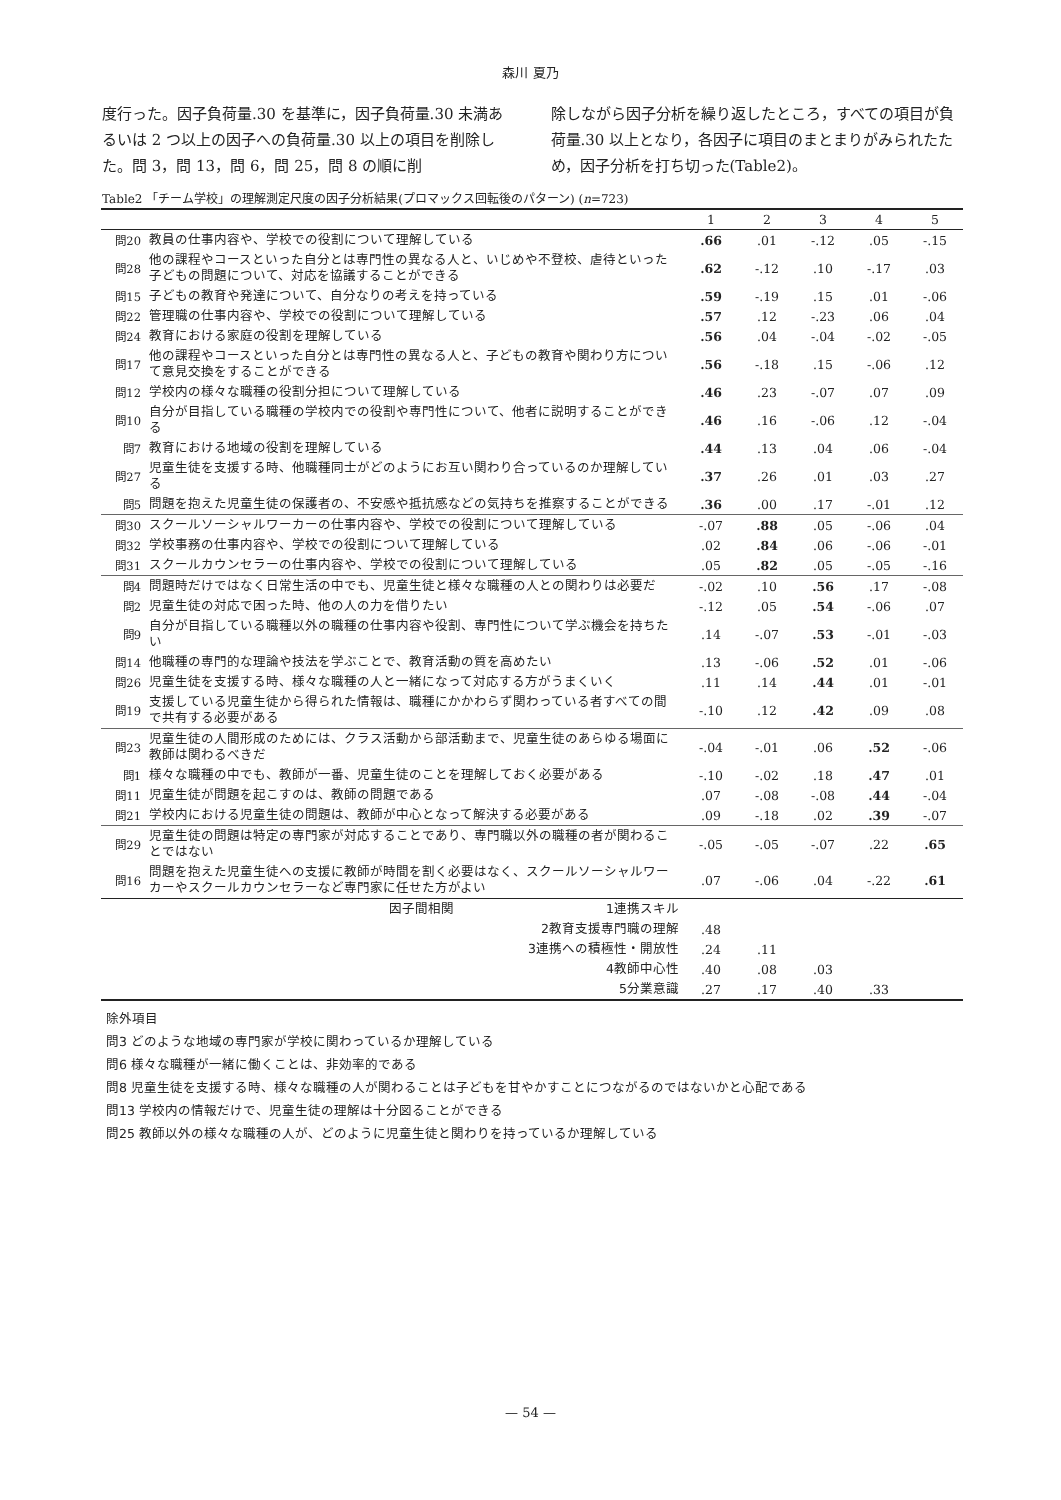森川 夏乃
度行った。因子負荷量.30 を基準に，因子負荷量.30 未満あるいは 2 つ以上の因子への負荷量.30 以上の項目を削除した。問 3，問 13，問 6，問 25，問 8 の順に削
除しながら因子分析を繰り返したところ，すべての項目が負荷量.30 以上となり，各因子に項目のまとまりがみられたため，因子分析を打ち切った(Table2)。
Table2 「チーム学校」の理解測定尺度の因子分析結果(プロマックス回転後のパターン) (n=723)
| | | 1 | 2 | 3 | 4 | 5 |
| --- | --- | --- | --- | --- | --- | --- |
| 問20 | 教員の仕事内容や、学校での役割について理解している | .66 | .01 | -.12 | .05 | -.15 |
| 問28 | 他の課程やコースといった自分とは専門性の異なる人と、いじめや不登校、虐待といった子どもの問題について、対応を協議することができる | .62 | -.12 | .10 | -.17 | .03 |
| 問15 | 子どもの教育や発達について、自分なりの考えを持っている | .59 | -.19 | .15 | .01 | -.06 |
| 問22 | 管理職の仕事内容や、学校での役割について理解している | .57 | .12 | -.23 | .06 | .04 |
| 問24 | 教育における家庭の役割を理解している | .56 | .04 | -.04 | -.02 | -.05 |
| 問17 | 他の課程やコースといった自分とは専門性の異なる人と、子どもの教育や関わり方について意見交換をすることができる | .56 | -.18 | .15 | -.06 | .12 |
| 問12 | 学校内の様々な職種の役割分担について理解している | .46 | .23 | -.07 | .07 | .09 |
| 問10 | 自分が目指している職種の学校内での役割や専門性について、他者に説明することができる | .46 | .16 | -.06 | .12 | -.04 |
| 問7 | 教育における地域の役割を理解している | .44 | .13 | .04 | .06 | -.04 |
| 問27 | 児童生徒を支援する時、他職種同士がどのようにお互い関わり合っているのか理解している | .37 | .26 | .01 | .03 | .27 |
| 問5 | 問題を抱えた児童生徒の保護者の、不安感や抵抗感などの気持ちを推察することができる | .36 | .00 | .17 | -.01 | .12 |
| 問30 | スクールソーシャルワーカーの仕事内容や、学校での役割について理解している | -.07 | .88 | .05 | -.06 | .04 |
| 問32 | 学校事務の仕事内容や、学校での役割について理解している | .02 | .84 | .06 | -.06 | -.01 |
| 問31 | スクールカウンセラーの仕事内容や、学校での役割について理解している | .05 | .82 | .05 | -.05 | -.16 |
| 問4 | 問題時だけではなく日常生活の中でも、児童生徒と様々な職種の人との関わりは必要だ | -.02 | .10 | .56 | .17 | -.08 |
| 問2 | 児童生徒の対応で困った時、他の人の力を借りたい | -.12 | .05 | .54 | -.06 | .07 |
| 問9 | 自分が目指している職種以外の職種の仕事内容や役割、専門性について学ぶ機会を持ちたい | .14 | -.07 | .53 | -.01 | -.03 |
| 問14 | 他職種の専門的な理論や技法を学ぶことで、教育活動の質を高めたい | .13 | -.06 | .52 | .01 | -.06 |
| 問26 | 児童生徒を支援する時、様々な職種の人と一緒になって対応する方がうまくいく | .11 | .14 | .44 | .01 | -.01 |
| 問19 | 支援している児童生徒から得られた情報は、職種にかかわらず関わっている者すべての間で共有する必要がある | -.10 | .12 | .42 | .09 | .08 |
| 問23 | 児童生徒の人間形成のためには、クラス活動から部活動まで、児童生徒のあらゆる場面に教師は関わるべきだ | -.04 | -.01 | .06 | .52 | -.06 |
| 問1 | 様々な職種の中でも、教師が一番、児童生徒のことを理解しておく必要がある | -.10 | -.02 | .18 | .47 | .01 |
| 問11 | 児童生徒が問題を起こすのは、教師の問題である | .07 | -.08 | -.08 | .44 | -.04 |
| 問21 | 学校内における児童生徒の問題は、教師が中心となって解決する必要がある | .09 | -.18 | .02 | .39 | -.07 |
| 問29 | 児童生徒の問題は特定の専門家が対応することであり、専門職以外の職種の者が関わることではない | -.05 | -.05 | -.07 | .22 | .65 |
| 問16 | 問題を抱えた児童生徒への支援に教師が時間を割く必要はなく、スクールソーシャルワーカーやスクールカウンセラーなど専門家に任せた方がよい | .07 | -.06 | .04 | -.22 | .61 |
| | 因子間相関 1連携スキル | | | | | |
| | 2教育支援専門職の理解 | .48 | | | | |
| | 3連携への積極性・開放性 | .24 | .11 | | | |
| | 4教師中心性 | .40 | .08 | .03 | | |
| | 5分業意識 | .27 | .17 | .40 | .33 | |
除外項目
問3 どのような地域の専門家が学校に関わっているか理解している
問6 様々な職種が一緒に働くことは、非効率的である
問8 児童生徒を支援する時、様々な職種の人が関わることは子どもを甘やかすことにつながるのではないかと心配である
問13 学校内の情報だけで、児童生徒の理解は十分図ることができる
問25 教師以外の様々な職種の人が、どのように児童生徒と関わりを持っているか理解している
— 54 —